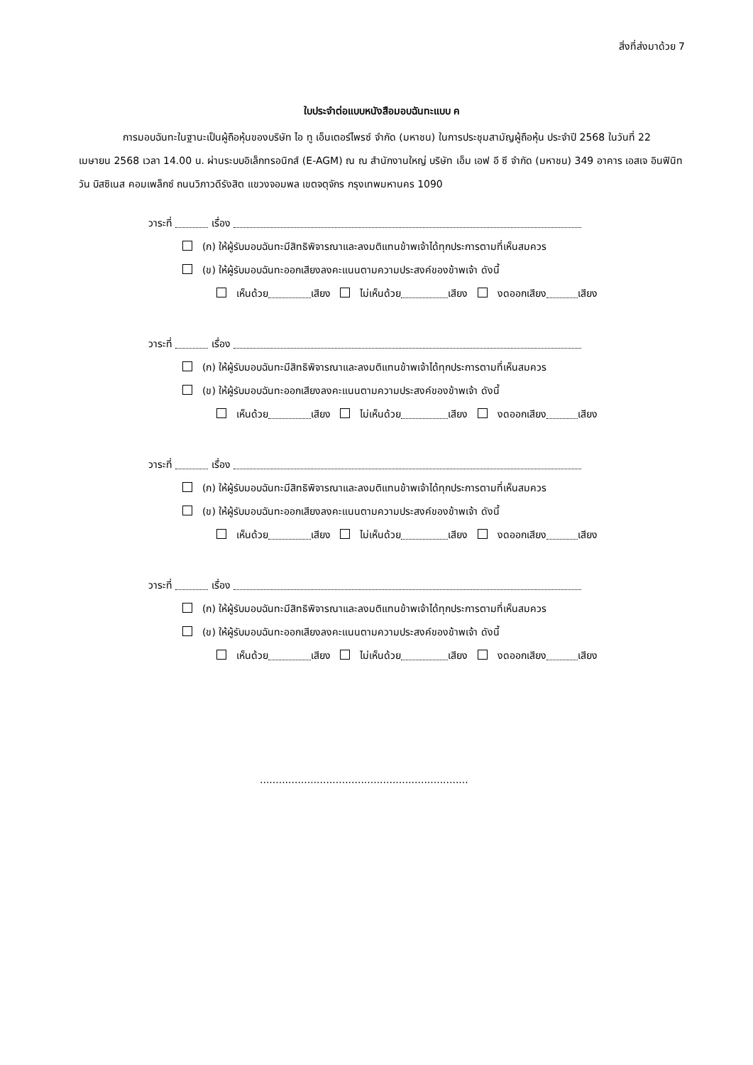สิ่งที่ส่งมาด้วย 7
ใบประจำต่อแบบหนังสือมอบฉันทะแบบ ค
การมอบฉันทะในฐานะเป็นผู้ถือหุ้นของบริษัท ไอ ทู เอ็นเตอร์ไพรซ์ จำกัด (มหาชน) ในการประชุมสามัญผู้ถือหุ้น ประจำปี 2568 ในวันที่ 22 เมษายน 2568 เวลา 14.00 น. ผ่านระบบอิเล็กทรอนิกส์ (E-AGM) ณ ณ สำนักงานใหญ่ บริษัท เอ็ม เอฟ อี ซี จำกัด (มหาชน) 349 อาคาร เอสเจ อินฟินิท วัน บิสซิเนส คอมเพล็กซ์ ถนนวิภาวดีรังสิต แขวงจอมพล เขตจตุจักร กรุงเทพมหานคร 1090
วาระที่ เรื่อง
(ก) ให้ผู้รับมอบฉันทะมีสิทธิพิจารณาและลงมติแทนข้าพเจ้าได้ทุกประการตามที่เห็นสมควร
(ข) ให้ผู้รับมอบฉันทะออกเสียงลงคะแนนตามความประสงค์ของข้าพเจ้า ดังนี้
เห็นด้วย เสียง ไม่เห็นด้วย เสียง งดออกเสียง เสียง
วาระที่ เรื่อง
(ก) ให้ผู้รับมอบฉันทะมีสิทธิพิจารณาและลงมติแทนข้าพเจ้าได้ทุกประการตามที่เห็นสมควร
(ข) ให้ผู้รับมอบฉันทะออกเสียงลงคะแนนตามความประสงค์ของข้าพเจ้า ดังนี้
เห็นด้วย เสียง ไม่เห็นด้วย เสียง งดออกเสียง เสียง
วาระที่ เรื่อง
(ก) ให้ผู้รับมอบฉันทะมีสิทธิพิจารณาและลงมติแทนข้าพเจ้าได้ทุกประการตามที่เห็นสมควร
(ข) ให้ผู้รับมอบฉันทะออกเสียงลงคะแนนตามความประสงค์ของข้าพเจ้า ดังนี้
เห็นด้วย เสียง ไม่เห็นด้วย เสียง งดออกเสียง เสียง
วาระที่ เรื่อง
(ก) ให้ผู้รับมอบฉันทะมีสิทธิพิจารณาและลงมติแทนข้าพเจ้าได้ทุกประการตามที่เห็นสมควร
(ข) ให้ผู้รับมอบฉันทะออกเสียงลงคะแนนตามความประสงค์ของข้าพเจ้า ดังนี้
เห็นด้วย เสียง ไม่เห็นด้วย เสียง งดออกเสียง เสียง
..................................................................